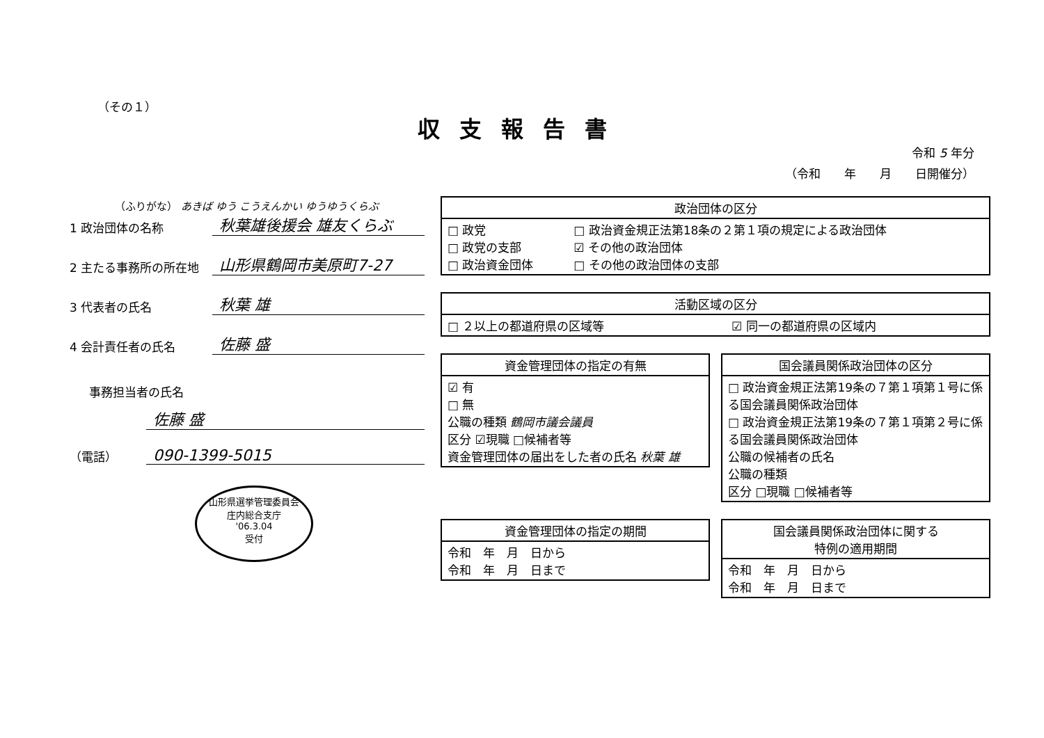（その１）
収支報告書
令和 5 年分
（令和　　年　　月　　日開催分）
（ふりがな） あきば ゆう こうえんかい ゆうゆうくらぶ
1 政治団体の名称 秋葉雄後援会 雄友くらぶ
2 主たる事務所の所在地 山形県鶴岡市美原町7-27
3 代表者の氏名 秋葉 雄
4 会計責任者の氏名 佐藤 盛
事務担当者の氏名
佐藤 盛
（電話） 090-1399-5015
山形県選挙管理委員会
庄内総合支庁
'06.3.04
受付
| 政治団体の区分 | |
| --- | --- |
| □ 政党 □ 政党の支部 □ 政治資金団体 | □ 政治資金規正法第18条の２第１項の規定による政治団体 ☑ その他の政治団体 □ その他の政治団体の支部 |
| 活動区域の区分 | |
| --- | --- |
| □ ２以上の都道府県の区域等 | ☑ 同一の都道府県の区域内 |
| 資金管理団体の指定の有無 |
| --- |
| ☑ 有 □ 無 公職の種類 鶴岡市議会議員 区分 ☑現職 □候補者等 資金管理団体の届出をした者の氏名 秋葉 雄 |
| 国会議員関係政治団体の区分 |
| --- |
| □ 政治資金規正法第19条の７第１項第１号に係る国会議員関係政治団体 □ 政治資金規正法第19条の７第１項第２号に係る国会議員関係政治団体 公職の候補者の氏名 公職の種類 区分 □現職 □候補者等 |
| 資金管理団体の指定の期間 |
| --- |
| 令和 年 月 日から 令和 年 月 日まで |
| 国会議員関係政治団体に関する 特例の適用期間 |
| --- |
| 令和 年 月 日から 令和 年 月 日まで |